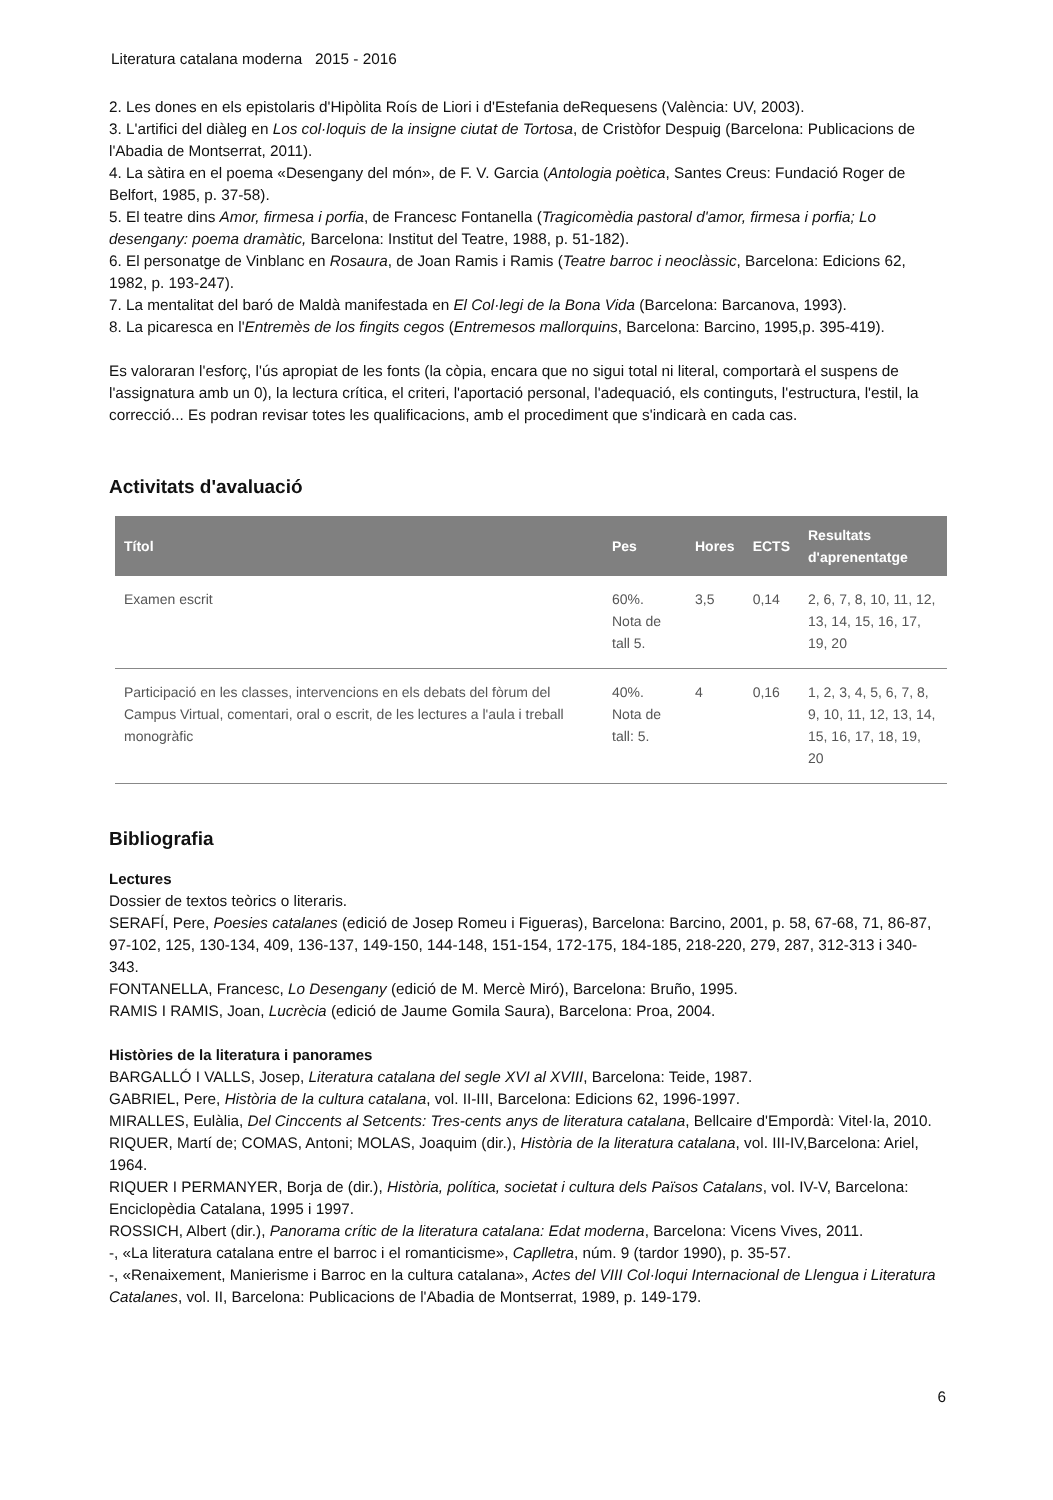Literatura catalana moderna 2015 - 2016
2. Les dones en els epistolaris d'Hipòlita Roís de Liori i d'Estefania deRequesens (València: UV, 2003).
3. L'artifici del diàleg en Los col·loquis de la insigne ciutat de Tortosa, de Cristòfor Despuig (Barcelona: Publicacions de l'Abadia de Montserrat, 2011).
4. La sàtira en el poema «Desengany del món», de F. V. Garcia (Antologia poètica, Santes Creus: Fundació Roger de Belfort, 1985, p. 37-58).
5. El teatre dins Amor, firmesa i porfia, de Francesc Fontanella (Tragicomèdia pastoral d'amor, firmesa i porfia; Lo desengany: poema dramàtic, Barcelona: Institut del Teatre, 1988, p. 51-182).
6. El personatge de Vinblanc en Rosaura, de Joan Ramis i Ramis (Teatre barroc i neoclàssic, Barcelona: Edicions 62, 1982, p. 193-247).
7. La mentalitat del baró de Maldà manifestada en El Col·legi de la Bona Vida (Barcelona: Barcanova, 1993).
8. La picaresca en l'Entremès de los fingits cegos (Entremesos mallorquins, Barcelona: Barcino, 1995,p. 395-419).
Es valoraran l'esforç, l'ús apropiat de les fonts (la còpia, encara que no sigui total ni literal, comportarà el suspens de l'assignatura amb un 0), la lectura crítica, el criteri, l'aportació personal, l'adequació, els continguts, l'estructura, l'estil, la correcció... Es podran revisar totes les qualificacions, amb el procediment que s'indicarà en cada cas.
Activitats d'avaluació
| Títol | Pes | Hores | ECTS | Resultats d'aprenentatge |
| --- | --- | --- | --- | --- |
| Examen escrit | 60%. Nota de tall 5. | 3,5 | 0,14 | 2, 6, 7, 8, 10, 11, 12, 13, 14, 15, 16, 17, 19, 20 |
| Participació en les classes, intervencions en els debats del fòrum del Campus Virtual, comentari, oral o escrit, de les lectures a l'aula i treball monogràfic | 40%. Nota de tall: 5. | 4 | 0,16 | 1, 2, 3, 4, 5, 6, 7, 8, 9, 10, 11, 12, 13, 14, 15, 16, 17, 18, 19, 20 |
Bibliografia
Lectures
Dossier de textos teòrics o literaris.
SERAFÍ, Pere, Poesies catalanes (edició de Josep Romeu i Figueras), Barcelona: Barcino, 2001, p. 58, 67-68, 71, 86-87, 97-102, 125, 130-134, 409, 136-137, 149-150, 144-148, 151-154, 172-175, 184-185, 218-220, 279, 287, 312-313 i 340-343.
FONTANELLA, Francesc, Lo Desengany (edició de M. Mercè Miró), Barcelona: Bruño, 1995.
RAMIS I RAMIS, Joan, Lucrècia (edició de Jaume Gomila Saura), Barcelona: Proa, 2004.
Històries de la literatura i panorames
BARGALLÓ I VALLS, Josep, Literatura catalana del segle XVI al XVIII, Barcelona: Teide, 1987.
GABRIEL, Pere, Història de la cultura catalana, vol. II-III, Barcelona: Edicions 62, 1996-1997.
MIRALLES, Eulàlia, Del Cinccents al Setcents: Tres-cents anys de literatura catalana, Bellcaire d'Empordà: Vitel·la, 2010.
RIQUER, Martí de; COMAS, Antoni; MOLAS, Joaquim (dir.), Història de la literatura catalana, vol. III-IV,Barcelona: Ariel, 1964.
RIQUER I PERMANYER, Borja de (dir.), Història, política, societat i cultura dels Països Catalans, vol. IV-V, Barcelona: Enciclopèdia Catalana, 1995 i 1997.
ROSSICH, Albert (dir.), Panorama crític de la literatura catalana: Edat moderna, Barcelona: Vicens Vives, 2011.
-, «La literatura catalana entre el barroc i el romanticisme», Caplletra, núm. 9 (tardor 1990), p. 35-57.
-, «Renaixement, Manierisme i Barroc en la cultura catalana», Actes del VIII Col·loqui Internacional de Llengua i Literatura Catalanes, vol. II, Barcelona: Publicacions de l'Abadia de Montserrat, 1989, p. 149-179.
6